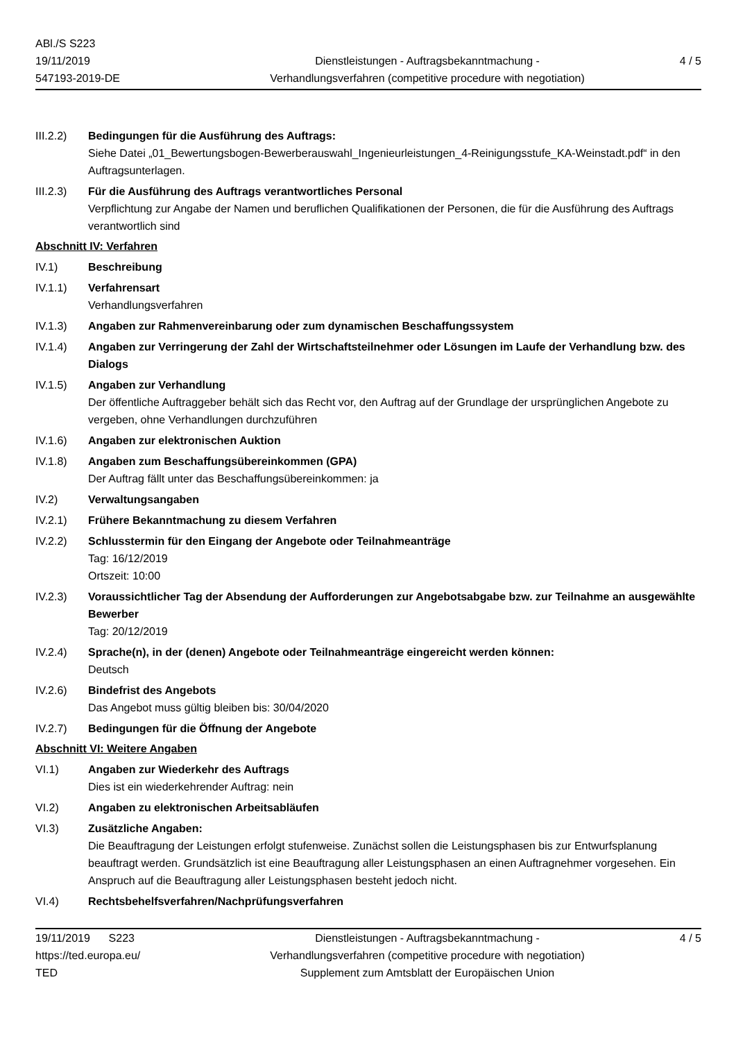ABl./S S223
19/11/2019
547193-2019-DE
Dienstleistungen - Auftragsbekanntmachung -
Verhandlungsverfahren (competitive procedure with negotiation)
4 / 5
III.2.2)
Bedingungen für die Ausführung des Auftrags:
Siehe Datei „01_Bewertungsbogen-Bewerberauswahl_Ingenieurleistungen_4-Reinigungsstufe_KA-Weinstadt.pdf“ in den Auftragsunterlagen.
III.2.3)
Für die Ausführung des Auftrags verantwortliches Personal
Verpflichtung zur Angabe der Namen und beruflichen Qualifikationen der Personen, die für die Ausführung des Auftrags verantwortlich sind
Abschnitt IV: Verfahren
IV.1) Beschreibung
IV.1.1) Verfahrensart
Verhandlungsverfahren
IV.1.3) Angaben zur Rahmenvereinbarung oder zum dynamischen Beschaffungssystem
IV.1.4) Angaben zur Verringerung der Zahl der Wirtschaftsteilnehmer oder Lösungen im Laufe der Verhandlung bzw. des Dialogs
IV.1.5) Angaben zur Verhandlung
Der öffentliche Auftraggeber behält sich das Recht vor, den Auftrag auf der Grundlage der ursprünglichen Angebote zu vergeben, ohne Verhandlungen durchzuführen
IV.1.6) Angaben zur elektronischen Auktion
IV.1.8) Angaben zum Beschaffungsübereinkommen (GPA)
Der Auftrag fällt unter das Beschaffungsübereinkommen: ja
IV.2) Verwaltungsangaben
IV.2.1) Frühere Bekanntmachung zu diesem Verfahren
IV.2.2) Schlusstermin für den Eingang der Angebote oder Teilnahmeanträge
Tag: 16/12/2019
Ortszeit: 10:00
IV.2.3) Voraussichtlicher Tag der Absendung der Aufforderungen zur Angebotsabgabe bzw. zur Teilnahme an ausgewählte Bewerber
Tag: 20/12/2019
IV.2.4) Sprache(n), in der (denen) Angebote oder Teilnahmeanträge eingereicht werden können:
Deutsch
IV.2.6) Bindefrist des Angebots
Das Angebot muss gültig bleiben bis: 30/04/2020
IV.2.7) Bedingungen für die Öffnung der Angebote
Abschnitt VI: Weitere Angaben
VI.1) Angaben zur Wiederkehr des Auftrags
Dies ist ein wiederkehrender Auftrag: nein
VI.2) Angaben zu elektronischen Arbeitsabläufen
VI.3) Zusätzliche Angaben:
Die Beauftragung der Leistungen erfolgt stufenweise. Zunächst sollen die Leistungsphasen bis zur Entwurfsplanung beauftragt werden. Grundsätzlich ist eine Beauftragung aller Leistungsphasen an einen Auftragnehmer vorgesehen. Ein Anspruch auf die Beauftragung aller Leistungsphasen besteht jedoch nicht.
VI.4) Rechtsbehelfsverfahren/Nachprüfungsverfahren
19/11/2019 S223
https://ted.europa.eu/
TED
Dienstleistungen - Auftragsbekanntmachung -
Verhandlungsverfahren (competitive procedure with negotiation)
Supplement zum Amtsblatt der Europäischen Union
4 / 5